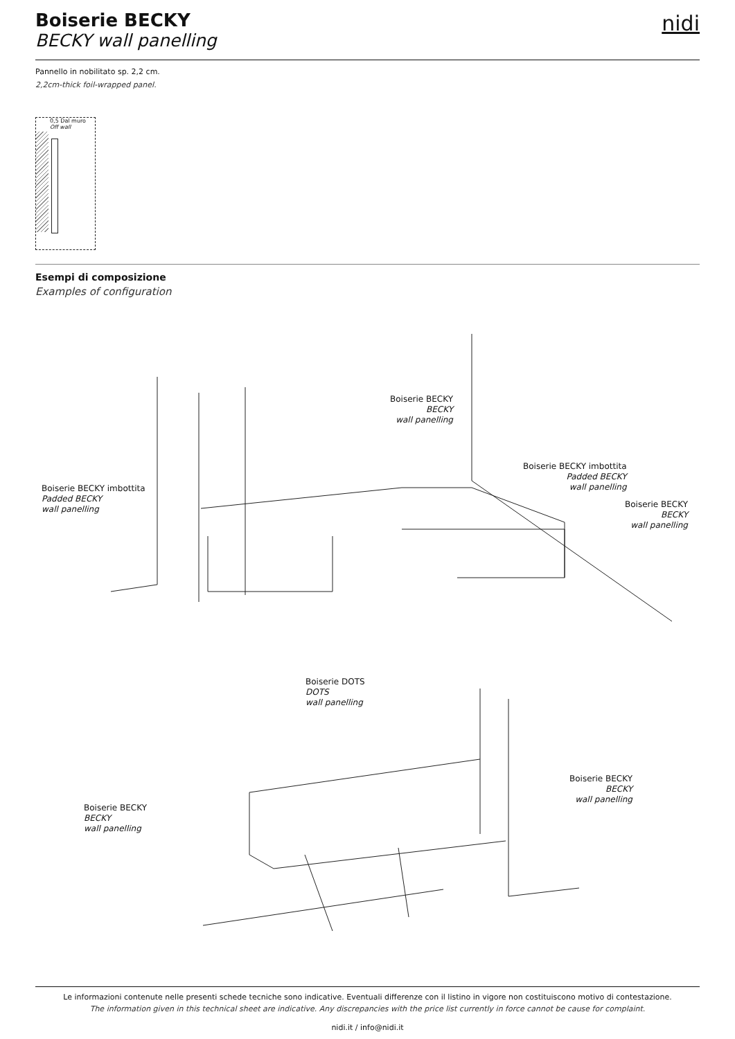Boiserie BECKY
BECKY wall panelling
nidi
Pannello in nobilitato sp. 2,2 cm.
2,2cm-thick foil-wrapped panel.
0,5 Dal muro
Off wall
Esempi di composizione
Examples of configuration
Boiserie BECKY
BECKY
wall panelling
Boiserie BECKY imbottita
Padded BECKY
wall panelling
Boiserie BECKY imbottita
Padded BECKY
wall panelling
Boiserie BECKY
BECKY
wall panelling
Boiserie DOTS
DOTS
wall panelling
Boiserie BECKY
BECKY
wall panelling
Boiserie BECKY
BECKY
wall panelling
Le informazioni contenute nelle presenti schede tecniche sono indicative. Eventuali differenze con il listino in vigore non costituiscono motivo di contestazione.
The information given in this technical sheet are indicative. Any discrepancies with the price list currently in force cannot be cause for complaint.
nidi.it / info@nidi.it